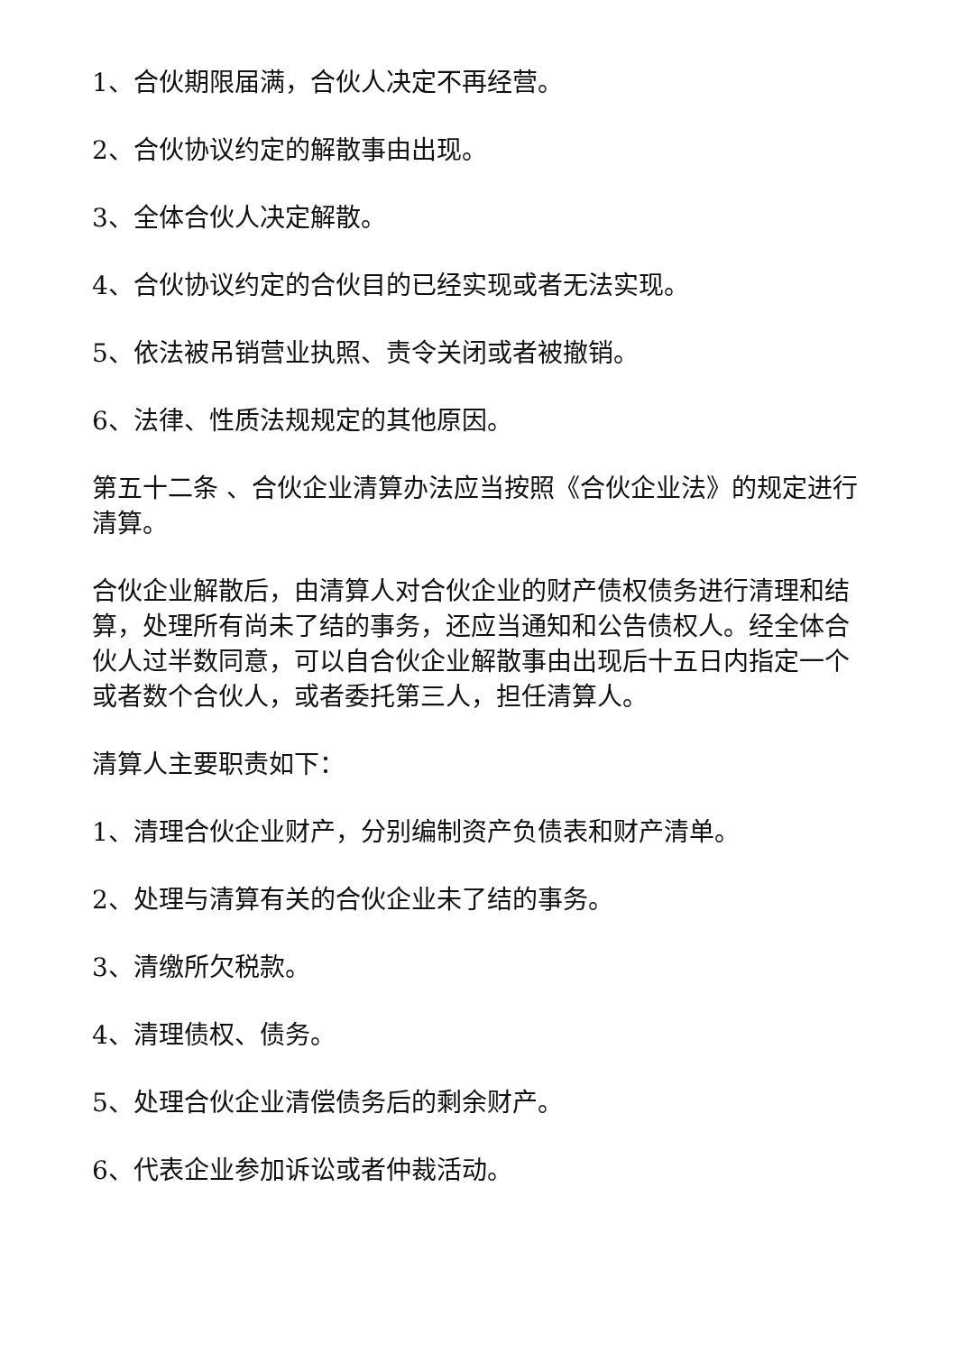1、合伙期限届满，合伙人决定不再经营。
2、合伙协议约定的解散事由出现。
3、全体合伙人决定解散。
4、合伙协议约定的合伙目的已经实现或者无法实现。
5、依法被吊销营业执照、责令关闭或者被撤销。
6、法律、性质法规规定的其他原因。
第五十二条 、合伙企业清算办法应当按照《合伙企业法》的规定进行清算。
合伙企业解散后，由清算人对合伙企业的财产债权债务进行清理和结算，处理所有尚未了结的事务，还应当通知和公告债权人。经全体合伙人过半数同意，可以自合伙企业解散事由出现后十五日内指定一个或者数个合伙人，或者委托第三人，担任清算人。
清算人主要职责如下：
1、清理合伙企业财产，分别编制资产负债表和财产清单。
2、处理与清算有关的合伙企业未了结的事务。
3、清缴所欠税款。
4、清理债权、债务。
5、处理合伙企业清偿债务后的剩余财产。
6、代表企业参加诉讼或者仲裁活动。